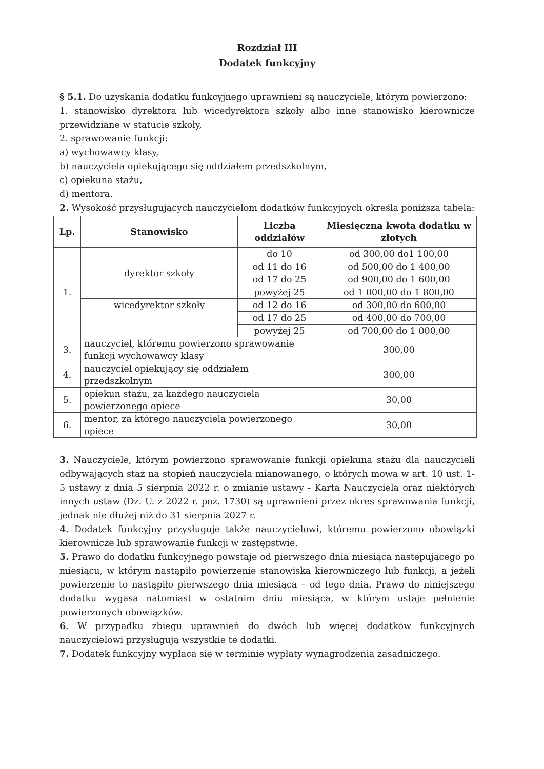Rozdział III
Dodatek funkcyjny
§ 5.1. Do uzyskania dodatku funkcyjnego uprawnieni są nauczyciele, którym powierzono:
1. stanowisko dyrektora lub wicedyrektora szkoły albo inne stanowisko kierownicze przewidziane w statucie szkoły,
2. sprawowanie funkcji:
a) wychowawcy klasy,
b) nauczyciela opiekującego się oddziałem przedszkolnym,
c) opiekuna stażu,
d) mentora.
2. Wysokość przysługujących nauczycielom dodatków funkcyjnych określa poniższa tabela:
| Lp. | Stanowisko | Liczba oddziałów | Miesięczna kwota dodatku w złotych |
| --- | --- | --- | --- |
| 1. | dyrektor szkoły | do 10 | od 300,00 do1 100,00 |
| | | od 11 do 16 | od 500,00 do 1 400,00 |
| | | od 17 do 25 | od 900,00 do 1 600,00 |
| | | powyżej 25 | od 1 000,00 do 1 800,00 |
| | wicedyrektor szkoły | od 12 do 16 | od 300,00 do 600,00 |
| | | od 17 do 25 | od 400,00 do 700,00 |
| | | powyżej 25 | od 700,00 do 1 000,00 |
| 3. | nauczyciel, któremu powierzono sprawowanie funkcji wychowawcy klasy | | 300,00 |
| 4. | nauczyciel opiekujący się oddziałem przedszkolnym | | 300,00 |
| 5. | opiekun stażu, za każdego nauczyciela powierzonego opiece | | 30,00 |
| 6. | mentor, za którego nauczyciela powierzonego opiece | | 30,00 |
3. Nauczyciele, którym powierzono sprawowanie funkcji opiekuna stażu dla nauczycieli odbywających staż na stopień nauczyciela mianowanego, o których mowa w art. 10 ust. 1-5 ustawy z dnia 5 sierpnia 2022 r. o zmianie ustawy - Karta Nauczyciela oraz niektórych innych ustaw (Dz. U. z 2022 r. poz. 1730) są uprawnieni przez okres sprawowania funkcji, jednak nie dłużej niż do 31 sierpnia 2027 r.
4. Dodatek funkcyjny przysługuje także nauczycielowi, któremu powierzono obowiązki kierownicze lub sprawowanie funkcji w zastępstwie.
5. Prawo do dodatku funkcyjnego powstaje od pierwszego dnia miesiąca następującego po miesiącu, w którym nastąpiło powierzenie stanowiska kierowniczego lub funkcji, a jeżeli powierzenie to nastąpiło pierwszego dnia miesiąca – od tego dnia. Prawo do niniejszego dodatku wygasa natomiast w ostatnim dniu miesiąca, w którym ustaje pełnienie powierzonych obowiązków.
6. W przypadku zbiegu uprawnień do dwóch lub więcej dodatków funkcyjnych nauczycielowi przysługują wszystkie te dodatki.
7. Dodatek funkcyjny wypłaca się w terminie wypłaty wynagrodzenia zasadniczego.